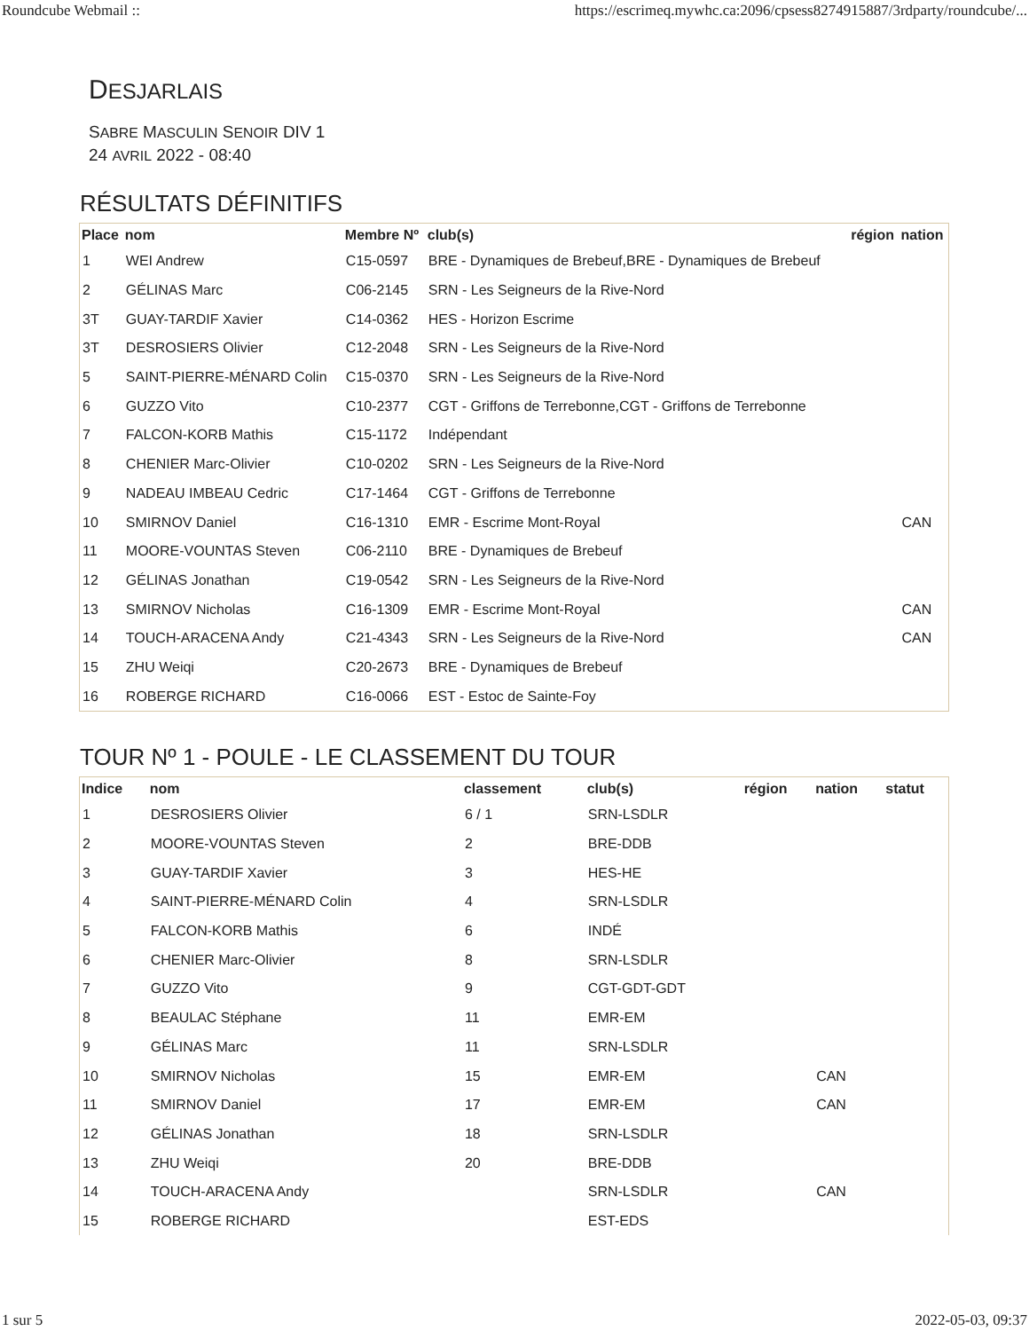Roundcube Webmail :: https://escrimeq.mywhc.ca:2096/cpsess8274915887/3rdparty/roundcube/...
DESJARLAIS
SABRE MASCULIN SENOIR DIV 1
24 AVRIL 2022 - 08:40
RÉSULTATS DÉFINITIFS
| Place | nom | Membre Nº | club(s) | région | nation |
| --- | --- | --- | --- | --- | --- |
| 1 | WEI Andrew | C15-0597 | BRE - Dynamiques de Brebeuf,BRE - Dynamiques de Brebeuf | | |
| 2 | GÉLINAS Marc | C06-2145 | SRN - Les Seigneurs de la Rive-Nord | | |
| 3T | GUAY-TARDIF Xavier | C14-0362 | HES - Horizon Escrime | | |
| 3T | DESROSIERS Olivier | C12-2048 | SRN - Les Seigneurs de la Rive-Nord | | |
| 5 | SAINT-PIERRE-MÉNARD Colin | C15-0370 | SRN - Les Seigneurs de la Rive-Nord | | |
| 6 | GUZZO Vito | C10-2377 | CGT - Griffons de Terrebonne,CGT - Griffons de Terrebonne | | |
| 7 | FALCON-KORB Mathis | C15-1172 | Indépendant | | |
| 8 | CHENIER Marc-Olivier | C10-0202 | SRN - Les Seigneurs de la Rive-Nord | | |
| 9 | NADEAU IMBEAU Cedric | C17-1464 | CGT - Griffons de Terrebonne | | |
| 10 | SMIRNOV Daniel | C16-1310 | EMR - Escrime Mont-Royal | | CAN |
| 11 | MOORE-VOUNTAS Steven | C06-2110 | BRE - Dynamiques de Brebeuf | | |
| 12 | GÉLINAS Jonathan | C19-0542 | SRN - Les Seigneurs de la Rive-Nord | | |
| 13 | SMIRNOV Nicholas | C16-1309 | EMR - Escrime Mont-Royal | | CAN |
| 14 | TOUCH-ARACENA Andy | C21-4343 | SRN - Les Seigneurs de la Rive-Nord | | CAN |
| 15 | ZHU Weiqi | C20-2673 | BRE - Dynamiques de Brebeuf | | |
| 16 | ROBERGE RICHARD | C16-0066 | EST - Estoc de Sainte-Foy | | |
TOUR Nº 1 - POULE - LE CLASSEMENT DU TOUR
| Indice | nom | classement | club(s) | région | nation | statut |
| --- | --- | --- | --- | --- | --- | --- |
| 1 | DESROSIERS Olivier | 6 / 1 | SRN-LSDLR | | | |
| 2 | MOORE-VOUNTAS Steven | 2 | BRE-DDB | | | |
| 3 | GUAY-TARDIF Xavier | 3 | HES-HE | | | |
| 4 | SAINT-PIERRE-MÉNARD Colin | 4 | SRN-LSDLR | | | |
| 5 | FALCON-KORB Mathis | 6 | INDÉ | | | |
| 6 | CHENIER Marc-Olivier | 8 | SRN-LSDLR | | | |
| 7 | GUZZO Vito | 9 | CGT-GDT-GDT | | | |
| 8 | BEAULAC Stéphane | 11 | EMR-EM | | | |
| 9 | GÉLINAS Marc | 11 | SRN-LSDLR | | | |
| 10 | SMIRNOV Nicholas | 15 | EMR-EM | | CAN | |
| 11 | SMIRNOV Daniel | 17 | EMR-EM | | CAN | |
| 12 | GÉLINAS Jonathan | 18 | SRN-LSDLR | | | |
| 13 | ZHU Weiqi | 20 | BRE-DDB | | | |
| 14 | TOUCH-ARACENA Andy | | SRN-LSDLR | | CAN | |
| 15 | ROBERGE RICHARD | | EST-EDS | | | |
1 sur 5 2022-05-03, 09:37